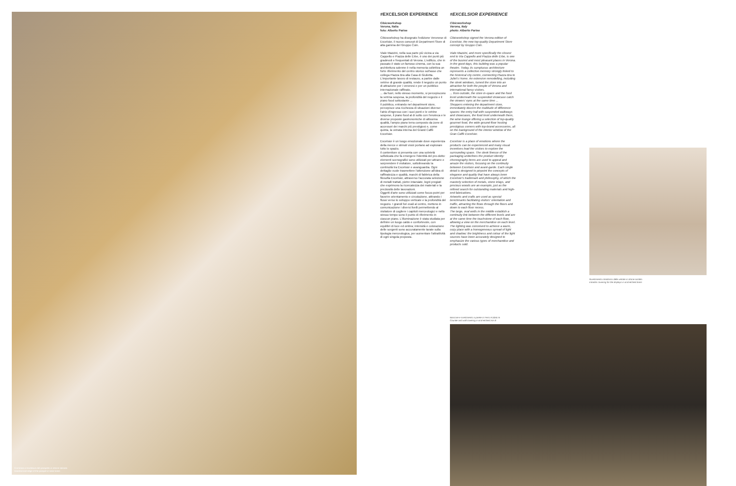Corrimano e bordatura del parapetto in ottone satinato
Handrail and edge of the parapet in satin brass
#EXCELSIOR EXPERIENCE
Cibicworkshop
Verona, Italia
foto: Alberto Parise
Cibicworkshop ha disegnato l'edizione Veronese di Excelsior, il nuovo concept di Department Store di alta gamma del Gruppo Coin.
Viale Mazzini, nella sua parte più vicina a via Cappello e Piazza delle Erbe, è uno dei punti più gradevoli e frequentati di Verona. L'edificio, che in passato è stato un famoso cinema, con la sua architettura solenne è nella memoria collettiva un forte riferimento del centro storico sull'asse che collega Piazza Bra alla Casa di Giulietta. L'importante lavoro di restauro, a partire dalle vetrine di grande qualità, rende il negozio un punto di attrazione per i veronesi e per un pubblico internazionale raffinato.
... da fuori, nello stesso momento, si percepiscono la vetrina sospesa, la profondità del negozio e il piano food sottostante ...
Il pubblico, entrando nel department store, percepisce una ricchezza di situazioni diverse: l'atrio d'ingresso con i suoi ponti e le vetrine sospese, il piano food al di sotto con l'enoteca e le diverse proposte gastronomiche di altissima qualità, l'ampio piano terra composto da zone di accessori dei marchi più prestigiosi e, come quinta, la vetrata interna del Grand Caffè Excelsior.
Excelsior è un luogo emozionale dove esperienza della merce e stimoli visivi portano ad esplorare tutto lo spazio.
Il contenitore si presenta con una sobrietà sofisticata che fa emergere l'identità del pro-dotto: elementi scenografici sono utilizzati per attrarre e sorprendere il visitatore, sottolineando la continuità tra Excelsior e avanguardia. Ogni dettaglio vuole trasmettere l'attenzione all'idea di raffinatezza e qualità, marchi di fabbrica della filosofia Excelsior, attraverso l'accurata selezione di metalli trattati, pietre intarsiate, legni pregiati che esprimono la ricercatezza dei materiali e la preziosità delle lavorazioni.
Oggetti d'arte sono utilizzati come focus-point per favorire orientamento e circolazione, attirando i flussi verso lo sviluppo verticale e la profondità del negozio. I grandi fori ovali al centro, mettono in comunicazione i diversi livelli permettendo al visitatore di cogliere i capitoli merceologici e nello stesso tempo sono il punto di riferimento in ciascun piano. L'illuminazione è stata studiata per definire un luogo caldo e confortevole, con equilibri di luce ed ombra; intensità e colorazione delle sorgenti sono accuratamente tarate sulla tipologia merceologica, per aumentare l'attrattività di ogni singola proposta.
#EXCELSIOR EXPERIENCE
Cibicworkshop
Verona, Italy
photo: Alberto Parise
Cibicworkshop signed the Verona edition of Excelsior, the new top-quality Department Store concept by Gruppo Coin.
Viale Mazzini, and more specifically the closest end to Via Cappello and Piazza delle Erbe, is one of the busiest and most pleasant places in Verona. In the good days, this building was a popular theatre. Today, its sumptuous architecture represents a collective memory strongly linked to the historical city centre, connecting Piazza Bra to Juliet's Home. An extensive remodelling, including the sleek windows, turned the store into an attraction for both the people of Verona and international fancy visitors.
... from outside, the store in-space and the food level underneath the suspended showcase catch the viewers' eyes at the same time ...
Shoppers entering the department store, immediately discern the multitude of difference spaces: the entry hall with suspended walkways and showcases, the food level underneath them, the wine lounge offering a selection of top-quality gourmet food, the wide ground-floor hosting prestigious corners with top-brand accessories, all on the background of the interior window of the Gran Caffè Excelsior.
Excelsior is a place of emotions where the products can be experienced and many visual incentives lead the visitors to explore the surrounding space. The sleek finesse of the packaging underlines the product identity: choreography items are used to appeal and amaze the visitors, focusing on the continuity between Excelsior and avant-garde. Each single detail is designed to pinpoint the concepts of elegance and quality that have always been Excelsior's trademark and philosophy, of which the masterly selection of metals, stone inlays, and precious woods are an example, just as the refined search for outstanding materials and high-end fabrications.
Artworks and crafts are used as special benchmarks facilitating visitors' orientation and traffic, attracting the flows through the floors and down to each floor recess.
The large, oval wells in the middle establish a continuity link between the different levels and are at the same time the touchstone of each floor, allowing a view on the merchandise on each level. The lighting was conceived to achieve a warm, cozy place with a homogeneous spread of light and shadow; the brightness and colour of the light sources have been accurately designed to emphasize the various types of merchandise and products sold.
Rivestimento intradosso delle vetrate in ottone acidato
Intrados covering for the displays in acid-etched brass
Bancone e rivestimento a parete in Ferro Acidato B
Counter and wall covering in acid-etched iron B